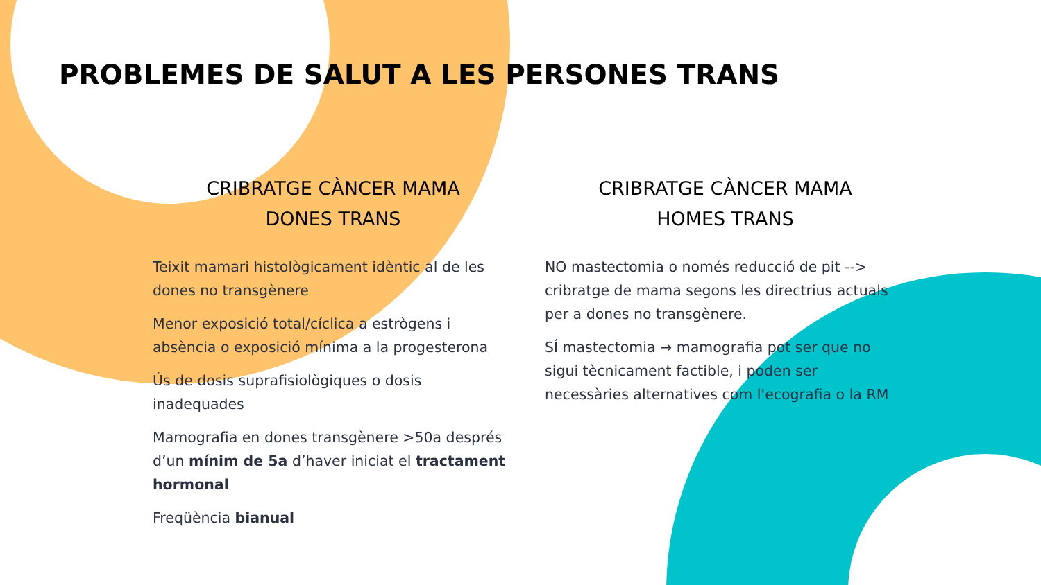PROBLEMES DE SALUT A LES PERSONES TRANS
CRIBRATGE CÀNCER MAMA
DONES TRANS
Teixit mamari histològicament idèntic al de les dones no transgènere
Menor exposició total/cíclica a estrògens i absència o exposició mínima a la progesterona
Ús de dosis suprafisiològiques o dosis inadequades
Mamografia en dones transgènere >50a després d’un mínim de 5a d’haver iniciat el tractament hormonal
Freqüència bianual
CRIBRATGE CÀNCER MAMA
HOMES TRANS
NO mastectomia o només reducció de pit --> cribratge de mama segons les directrius actuals per a dones no transgènere.
SÍ mastectomia → mamografia pot ser que no sigui tècnicament factible, i poden ser necessàries alternatives com l'ecografia o la RM